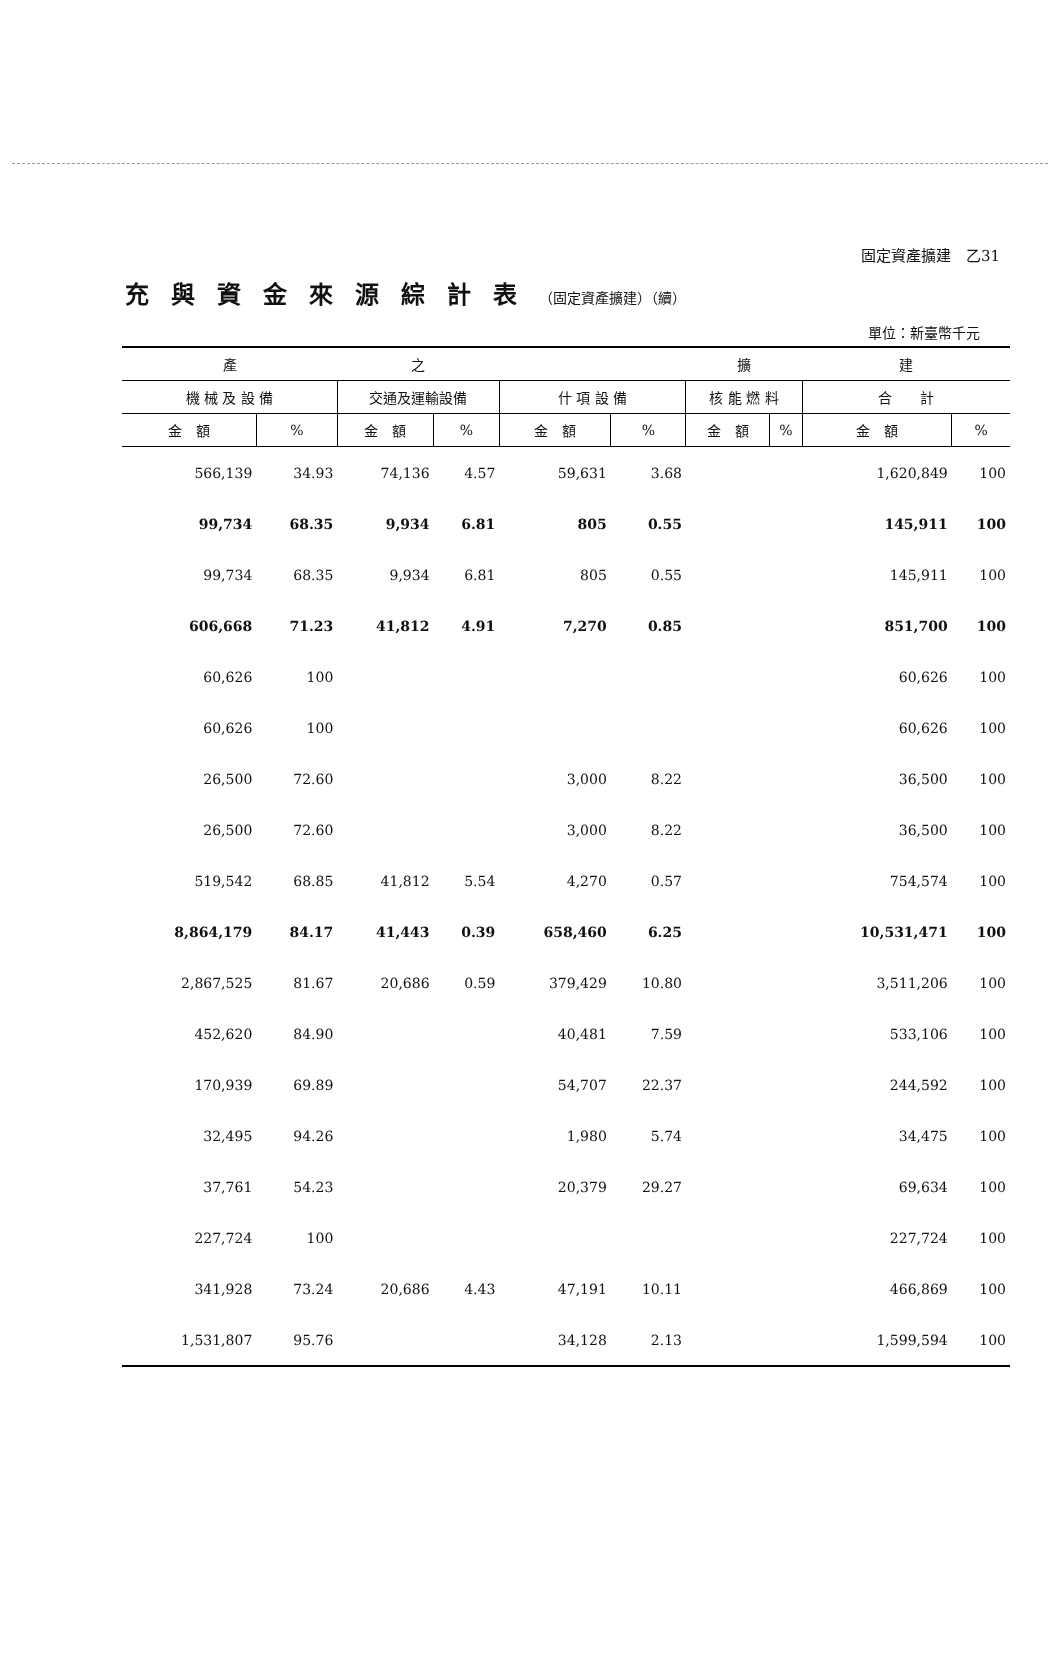固定資產擴建　乙31
充與資金來源綜計表（固定資產擴建）（續）
單位：新臺幣千元
| 產 | | 之 | | | | 擴 | | 建 | |
| --- | --- | --- | --- | --- | --- | --- | --- | --- | --- |
| 機 械 及 設 備 | | 交通及運輸設備 | | 什 項 設 備 | | 核 能 燃 料 | | 合 計 | |
| 金 額 | % | 金 額 | % | 金 額 | % | 金 額 | % | 金 額 | % |
| 566,139 | 34.93 | 74,136 | 4.57 | 59,631 | 3.68 | | | 1,620,849 | 100 |
| 99,734 | 68.35 | 9,934 | 6.81 | 805 | 0.55 | | | 145,911 | 100 |
| 99,734 | 68.35 | 9,934 | 6.81 | 805 | 0.55 | | | 145,911 | 100 |
| 606,668 | 71.23 | 41,812 | 4.91 | 7,270 | 0.85 | | | 851,700 | 100 |
| 60,626 | 100 | | | | | | | 60,626 | 100 |
| 60,626 | 100 | | | | | | | 60,626 | 100 |
| 26,500 | 72.60 | | | 3,000 | 8.22 | | | 36,500 | 100 |
| 26,500 | 72.60 | | | 3,000 | 8.22 | | | 36,500 | 100 |
| 519,542 | 68.85 | 41,812 | 5.54 | 4,270 | 0.57 | | | 754,574 | 100 |
| 8,864,179 | 84.17 | 41,443 | 0.39 | 658,460 | 6.25 | | | 10,531,471 | 100 |
| 2,867,525 | 81.67 | 20,686 | 0.59 | 379,429 | 10.80 | | | 3,511,206 | 100 |
| 452,620 | 84.90 | | | 40,481 | 7.59 | | | 533,106 | 100 |
| 170,939 | 69.89 | | | 54,707 | 22.37 | | | 244,592 | 100 |
| 32,495 | 94.26 | | | 1,980 | 5.74 | | | 34,475 | 100 |
| 37,761 | 54.23 | | | 20,379 | 29.27 | | | 69,634 | 100 |
| 227,724 | 100 | | | | | | | 227,724 | 100 |
| 341,928 | 73.24 | 20,686 | 4.43 | 47,191 | 10.11 | | | 466,869 | 100 |
| 1,531,807 | 95.76 | | | 34,128 | 2.13 | | | 1,599,594 | 100 |